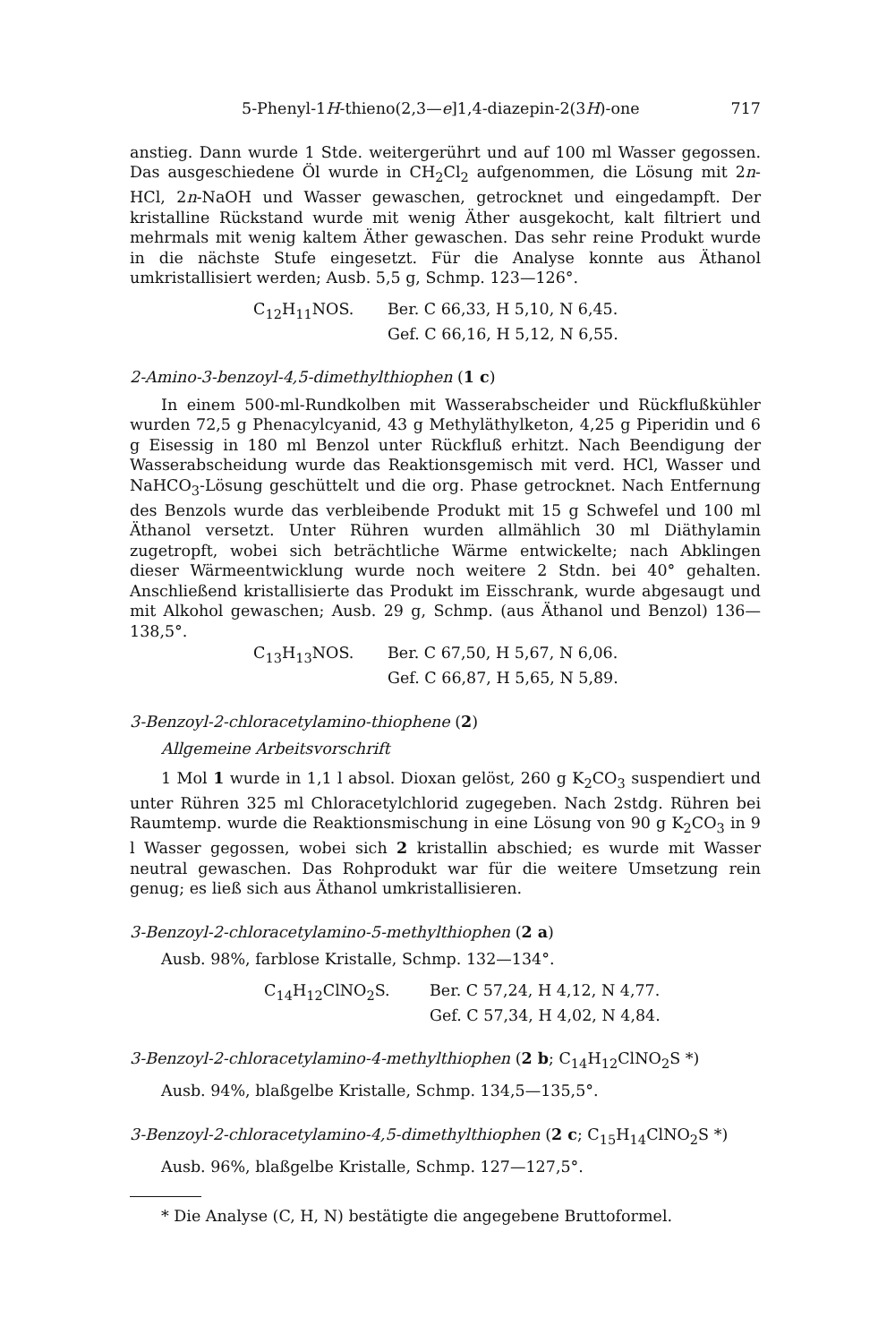5-Phenyl-1H-thieno(2,3—e]1,4-diazepin-2(3H)-one 717
anstieg. Dann wurde 1 Stde. weitergerührt und auf 100 ml Wasser gegossen. Das ausgeschiedene Öl wurde in CH<sub>2</sub>Cl<sub>2</sub> aufgenommen, die Lösung mit 2n-HCl, 2n-NaOH und Wasser gewaschen, getrocknet und eingedampft. Der kristalline Rückstand wurde mit wenig Äther ausgekocht, kalt filtriert und mehrmals mit wenig kaltem Äther gewaschen. Das sehr reine Produkt wurde in die nächste Stufe eingesetzt. Für die Analyse konnte aus Äthanol umkristallisiert werden; Ausb. 5,5 g, Schmp. 123—126°.
C<sub>12</sub>H<sub>11</sub>NOS. Ber. C 66,33, H 5,10, N 6,45.
Gef. C 66,16, H 5,12, N 6,55.
2-Amino-3-benzoyl-4,5-dimethylthiophen (1 c)
In einem 500-ml-Rundkolben mit Wasserabscheider und Rückflußkühler wurden 72,5 g Phenacylcyanid, 43 g Methyläthylketon, 4,25 g Piperidin und 6 g Eisessig in 180 ml Benzol unter Rückfluß erhitzt. Nach Beendigung der Wasserabscheidung wurde das Reaktionsgemisch mit verd. HCl, Wasser und NaHCO<sub>3</sub>-Lösung geschüttelt und die org. Phase getrocknet. Nach Entfernung des Benzols wurde das verbleibende Produkt mit 15 g Schwefel und 100 ml Äthanol versetzt. Unter Rühren wurden allmählich 30 ml Diäthylamin zugetropft, wobei sich beträchtliche Wärme entwickelte; nach Abklingen dieser Wärmeentwicklung wurde noch weitere 2 Stdn. bei 40° gehalten. Anschließend kristallisierte das Produkt im Eisschrank, wurde abgesaugt und mit Alkohol gewaschen; Ausb. 29 g, Schmp. (aus Äthanol und Benzol) 136—138,5°.
C<sub>13</sub>H<sub>13</sub>NOS. Ber. C 67,50, H 5,67, N 6,06.
Gef. C 66,87, H 5,65, N 5,89.
3-Benzoyl-2-chloracetylamino-thiophene (2)
Allgemeine Arbeitsvorschrift
1 Mol 1 wurde in 1,1 l absol. Dioxan gelöst, 260 g K<sub>2</sub>CO<sub>3</sub> suspendiert und unter Rühren 325 ml Chloracetylchlorid zugegeben. Nach 2stdg. Rühren bei Raumtemp. wurde die Reaktionsmischung in eine Lösung von 90 g K<sub>2</sub>CO<sub>3</sub> in 9 l Wasser gegossen, wobei sich 2 kristallin abschied; es wurde mit Wasser neutral gewaschen. Das Rohprodukt war für die weitere Umsetzung rein genug; es ließ sich aus Äthanol umkristallisieren.
3-Benzoyl-2-chloracetylamino-5-methylthiophen (2 a)
Ausb. 98%, farblose Kristalle, Schmp. 132—134°.
C<sub>14</sub>H<sub>12</sub>ClNO<sub>2</sub>S. Ber. C 57,24, H 4,12, N 4,77.
Gef. C 57,34, H 4,02, N 4,84.
3-Benzoyl-2-chloracetylamino-4-methylthiophen (2 b; C<sub>14</sub>H<sub>12</sub>ClNO<sub>2</sub>S *)
Ausb. 94%, blaßgelbe Kristalle, Schmp. 134,5—135,5°.
3-Benzoyl-2-chloracetylamino-4,5-dimethylthiophen (2 c; C<sub>15</sub>H<sub>14</sub>ClNO<sub>2</sub>S *)
Ausb. 96%, blaßgelbe Kristalle, Schmp. 127—127,5°.
* Die Analyse (C, H, N) bestätigte die angegebene Bruttoformel.